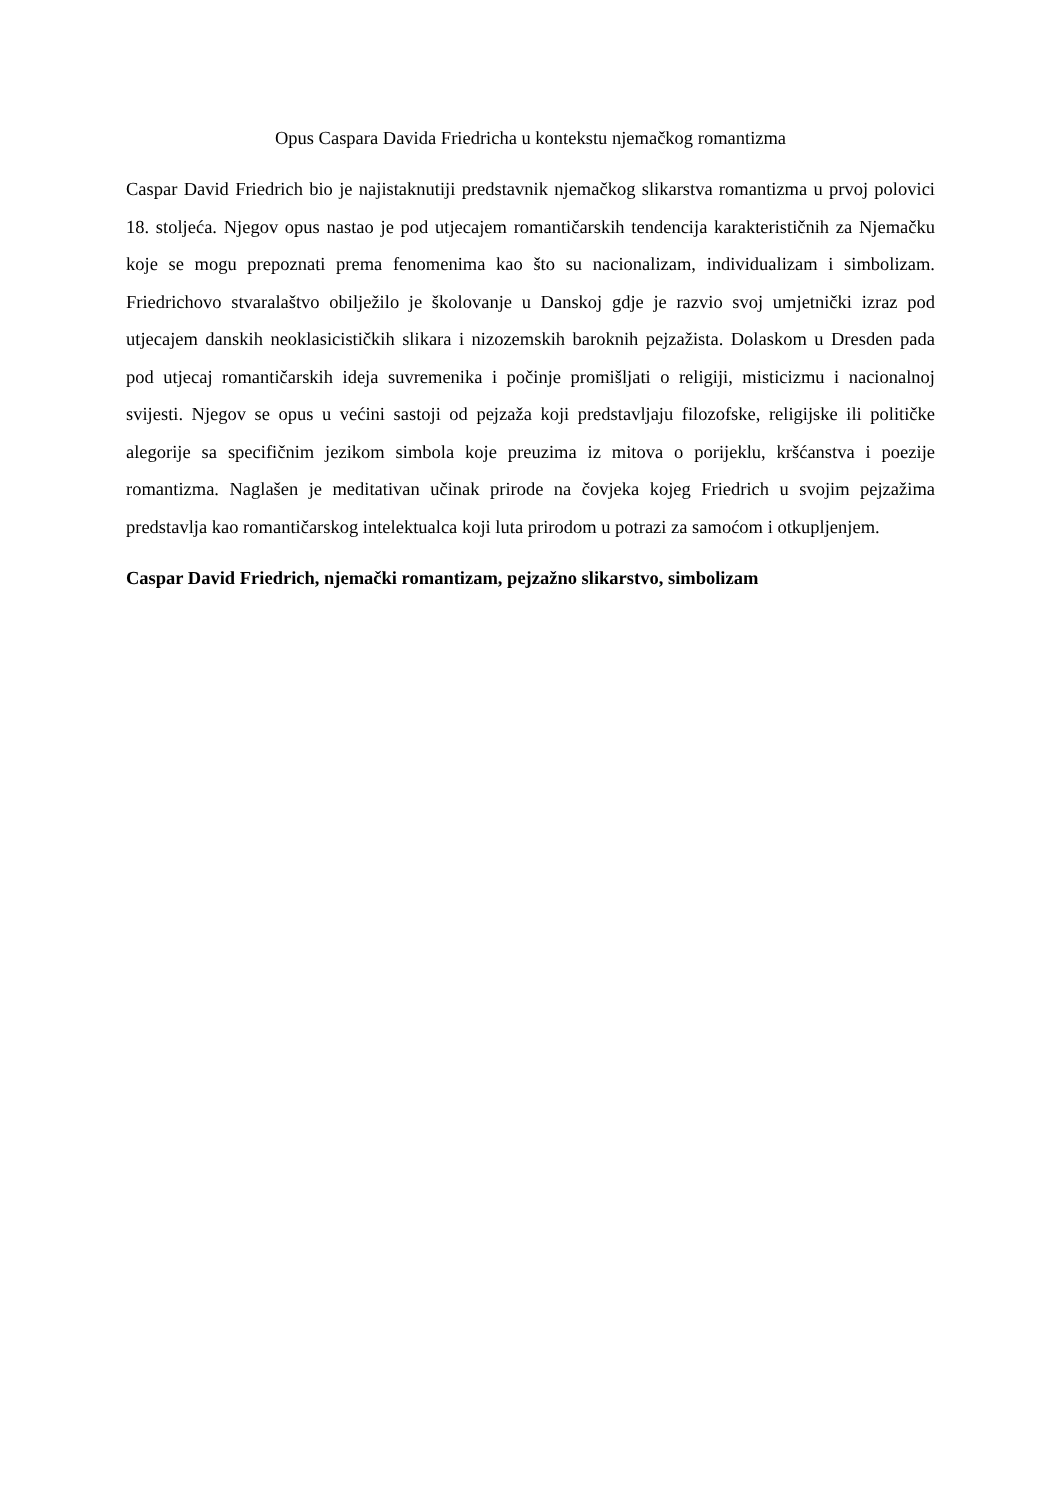Opus Caspara Davida Friedricha u kontekstu njemačkog romantizma
Caspar David Friedrich bio je najistaknutiji predstavnik njemačkog slikarstva romantizma u prvoj polovici 18. stoljeća. Njegov opus nastao je pod utjecajem romantičarskih tendencija karakterističnih za Njemačku koje se mogu prepoznati prema fenomenima kao što su nacionalizam, individualizam i simbolizam. Friedrichovo stvaralaštvo obilježilo je školovanje u Danskoj gdje je razvio svoj umjetnički izraz pod utjecajem danskih neoklasicističkih slikara i nizozemskih baroknih pejzažista. Dolaskom u Dresden pada pod utjecaj romantičarskih ideja suvremenika i počinje promišljati o religiji, misticizmu i nacionalnoj svijesti. Njegov se opus u većini sastoji od pejzaža koji predstavljaju filozofske, religijske ili političke alegorije sa specifičnim jezikom simbola koje preuzima iz mitova o porijeklu, kršćanstva i poezije romantizma. Naglašen je meditativan učinak prirode na čovjeka kojeg Friedrich u svojim pejzažima predstavlja kao romantičarskog intelektualca koji luta prirodom u potrazi za samoćom i otkupljenjem.
Caspar David Friedrich, njemački romantizam, pejzažno slikarstvo, simbolizam